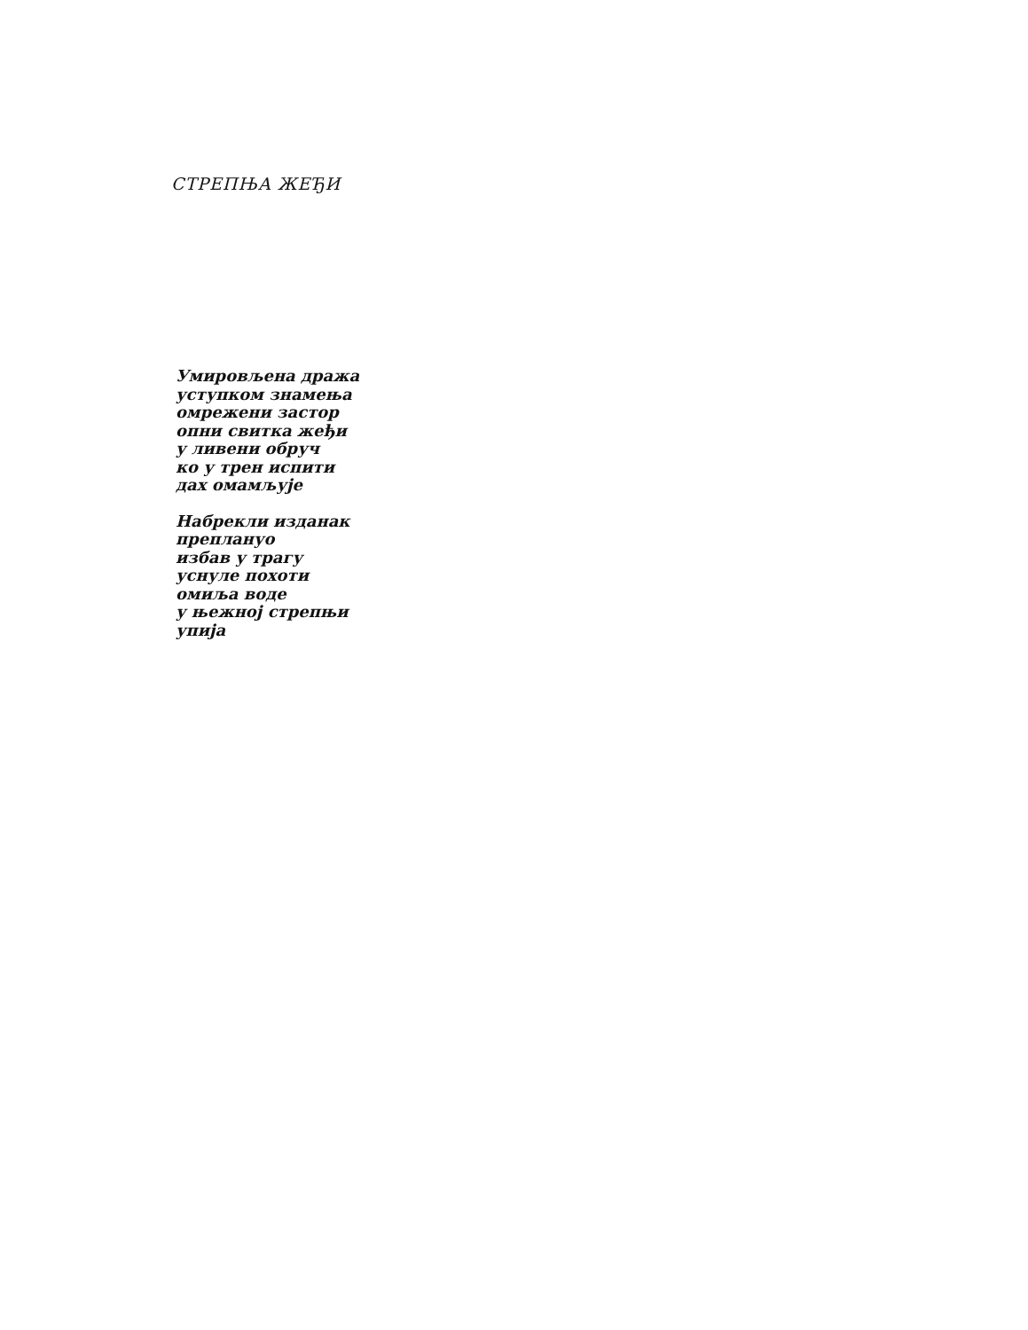СТРЕПЊА ЖЕЂИ
Умировљена дража
уступком знамења
омрежени застор
опни свитка жеђи
у ливени обруч
ко у трен испити
дах омамљује
Набрекли изданак
преплануо
избав у трагу
уснуле похоти
омиља воде
у њежној стрепњи
упија